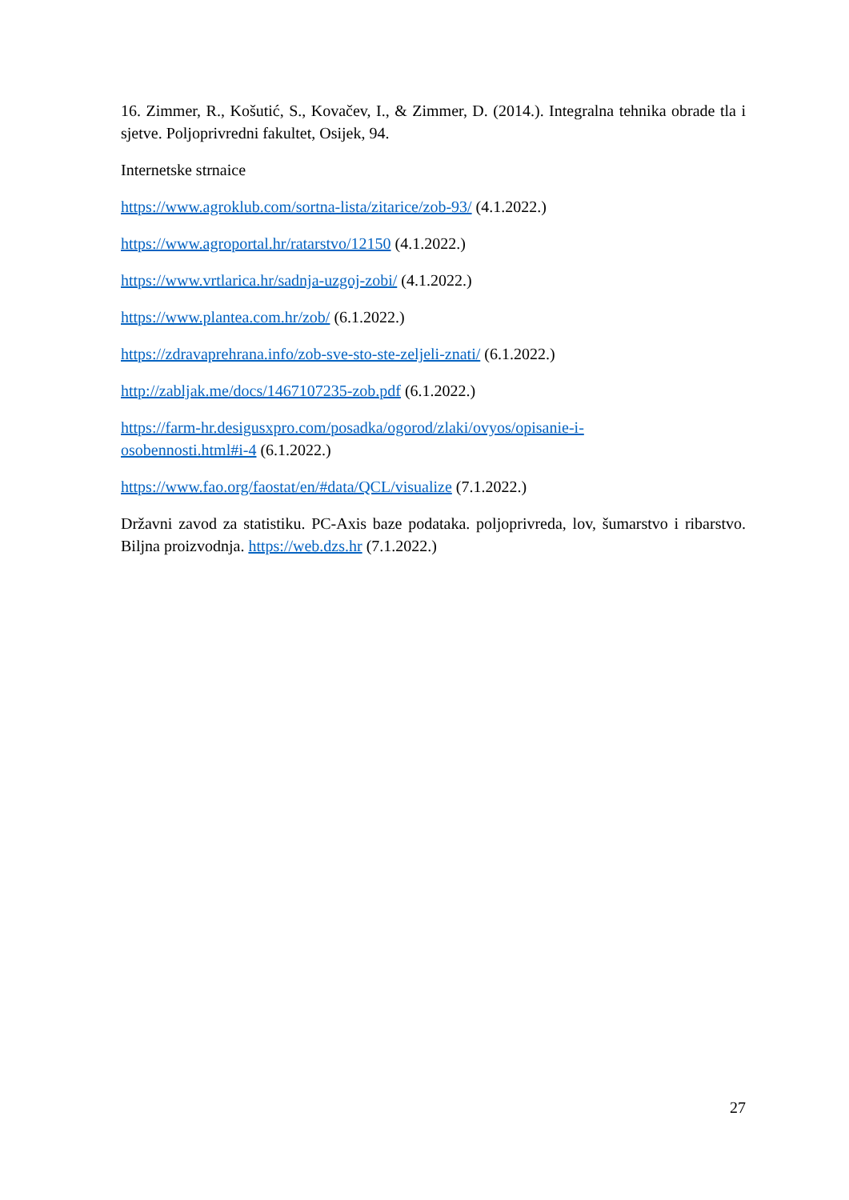16. Zimmer, R., Košutić, S., Kovačev, I., & Zimmer, D. (2014.). Integralna tehnika obrade tla i sjetve. Poljoprivredni fakultet, Osijek, 94.
Internetske strnaice
https://www.agroklub.com/sortna-lista/zitarice/zob-93/ (4.1.2022.)
https://www.agroportal.hr/ratarstvo/12150 (4.1.2022.)
https://www.vrtlarica.hr/sadnja-uzgoj-zobi/ (4.1.2022.)
https://www.plantea.com.hr/zob/ (6.1.2022.)
https://zdravaprehrana.info/zob-sve-sto-ste-zeljeli-znati/ (6.1.2022.)
http://zabljak.me/docs/1467107235-zob.pdf (6.1.2022.)
https://farm-hr.desigusxpro.com/posadka/ogorod/zlaki/ovyos/opisanie-i-
osobennosti.html#i-4 (6.1.2022.)
https://www.fao.org/faostat/en/#data/QCL/visualize (7.1.2022.)
Državni zavod za statistiku. PC-Axis baze podataka. poljoprivreda, lov, šumarstvo i ribarstvo. Biljna proizvodnja. https://web.dzs.hr (7.1.2022.)
27